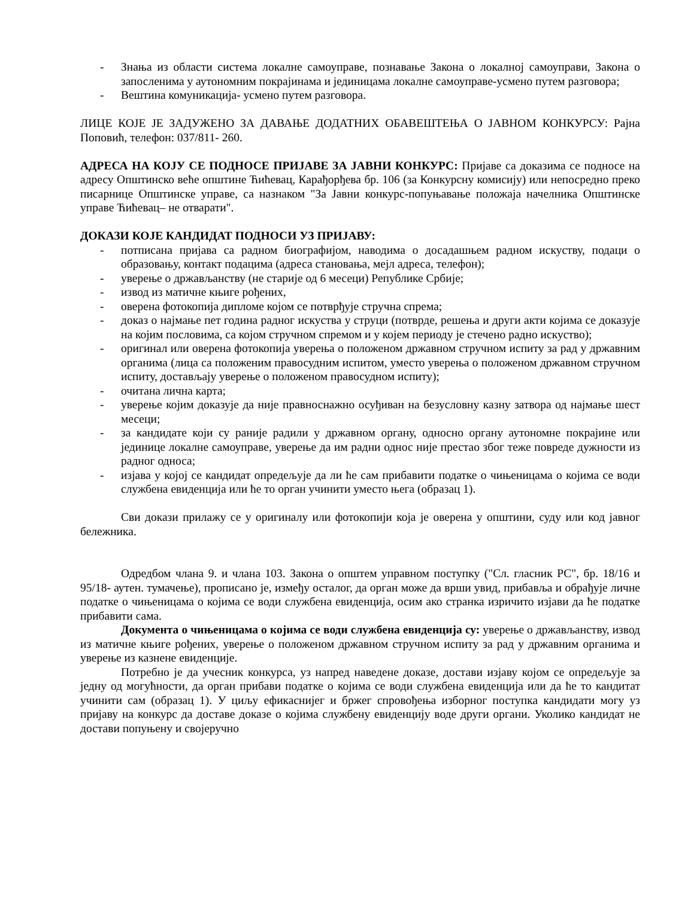- Знања из области система локалне самоуправе, познавање Закона о локалној самоуправи, Закона о запосленима у аутономним покрајинама и јединицама локалне самоуправе-усмено путем разговора;
- Вештина комуникација- усмено путем разговора.
ЛИЦЕ КОЈЕ ЈЕ ЗАДУЖЕНО ЗА ДАВАЊЕ ДОДАТНИХ ОБАВЕШТЕЊА О ЈАВНОМ КОНКУРСУ: Рајна Поповић, телефон: 037/811- 260.
АДРЕСА НА КОЈУ СЕ ПОДНОСЕ ПРИЈАВЕ ЗА ЈАВНИ КОНКУРС: Пријаве са доказима се подносе на адресу Општинско веће општине Ћићевац, Карађорђева бр. 106 (за Конкурсну комисију) или непосредно преко писарнице Општинске управе, са назнаком "За Јавни конкурс-попуњавање положаја начелника Општинске управе Ћићевац– не отварати".
ДОКАЗИ КОЈЕ КАНДИДАТ ПОДНОСИ УЗ ПРИЈАВУ:
- потписана пријава са радном биографијом, наводима о досадашњем радном искуству, подаци о образовању, контакт подацима (адреса становања, мејл адреса, телефон);
- уверење о држављанству (не старије од 6 месеци) Републике Србије;
- извод из матичне књиге рођених,
- оверена фотокопија дипломе којом се потврђује стручна спрема;
- доказ о најмање пет година радног искуства у струци (потврде, решења и други акти којима се доказује на којим пословима, са којом стручном спремом и у којем периоду је стечено радно искуство);
- оригинал или оверена фотокопија уверења о положеном државном стручном испиту за рад у државним органима (лица са положеним правосудним испитом, уместо уверења о положеном државном стручном испиту, достављају уверење о положеном правосудном испиту);
- очитана лична карта;
- уверење којим доказује да није правноснажно осуђиван на безусловну казну затвора од најмање шест месеци;
- за кандидате који су раније радили у државном органу, односно органу аутономне покрајине или јединице локалне самоуправе, уверење да им радни однос није престао због теже повреде дужности из радног односа;
- изјава у којој се кандидат опредељује да ли ће сам прибавити податке о чињеницама о којима се води службена евиденција или ће то орган учинити уместо њега (образац 1).
Сви докази прилажу се у оригиналу или фотокопији која је оверена у општини, суду или код јавног бележника.
Одредбом члана 9. и члана 103. Закона о општем управном поступку ("Сл. гласник РС", бр. 18/16 и 95/18- аутен. тумачење), прописано је, између осталог, да орган може да врши увид, прибавља и обрађује личне податке о чињеницама о којима се води службена евиденција, осим ако странка изричито изјави да ће податке прибавити сама.
Документа о чињеницама о којима се води службена евиденција су: уверење о држављанству, извод из матичне књиге рођених, уверење о положеном државном стручном испиту за рад у државним органима и уверење из казнене евиденције.
Потребно је да учесник конкурса, уз напред наведене доказе, достави изјаву којом се опредељује за једну од могућности, да орган прибави податке о којима се води службена евиденција или да ће то кандитат учинити сам (образац 1). У циљу ефикаснијег и бржег спровођења изборног поступка кандидати могу уз пријаву на конкурс да доставе доказе о којима службену евиденцију воде други органи. Уколико кандидат не достави попуњену и својеручно